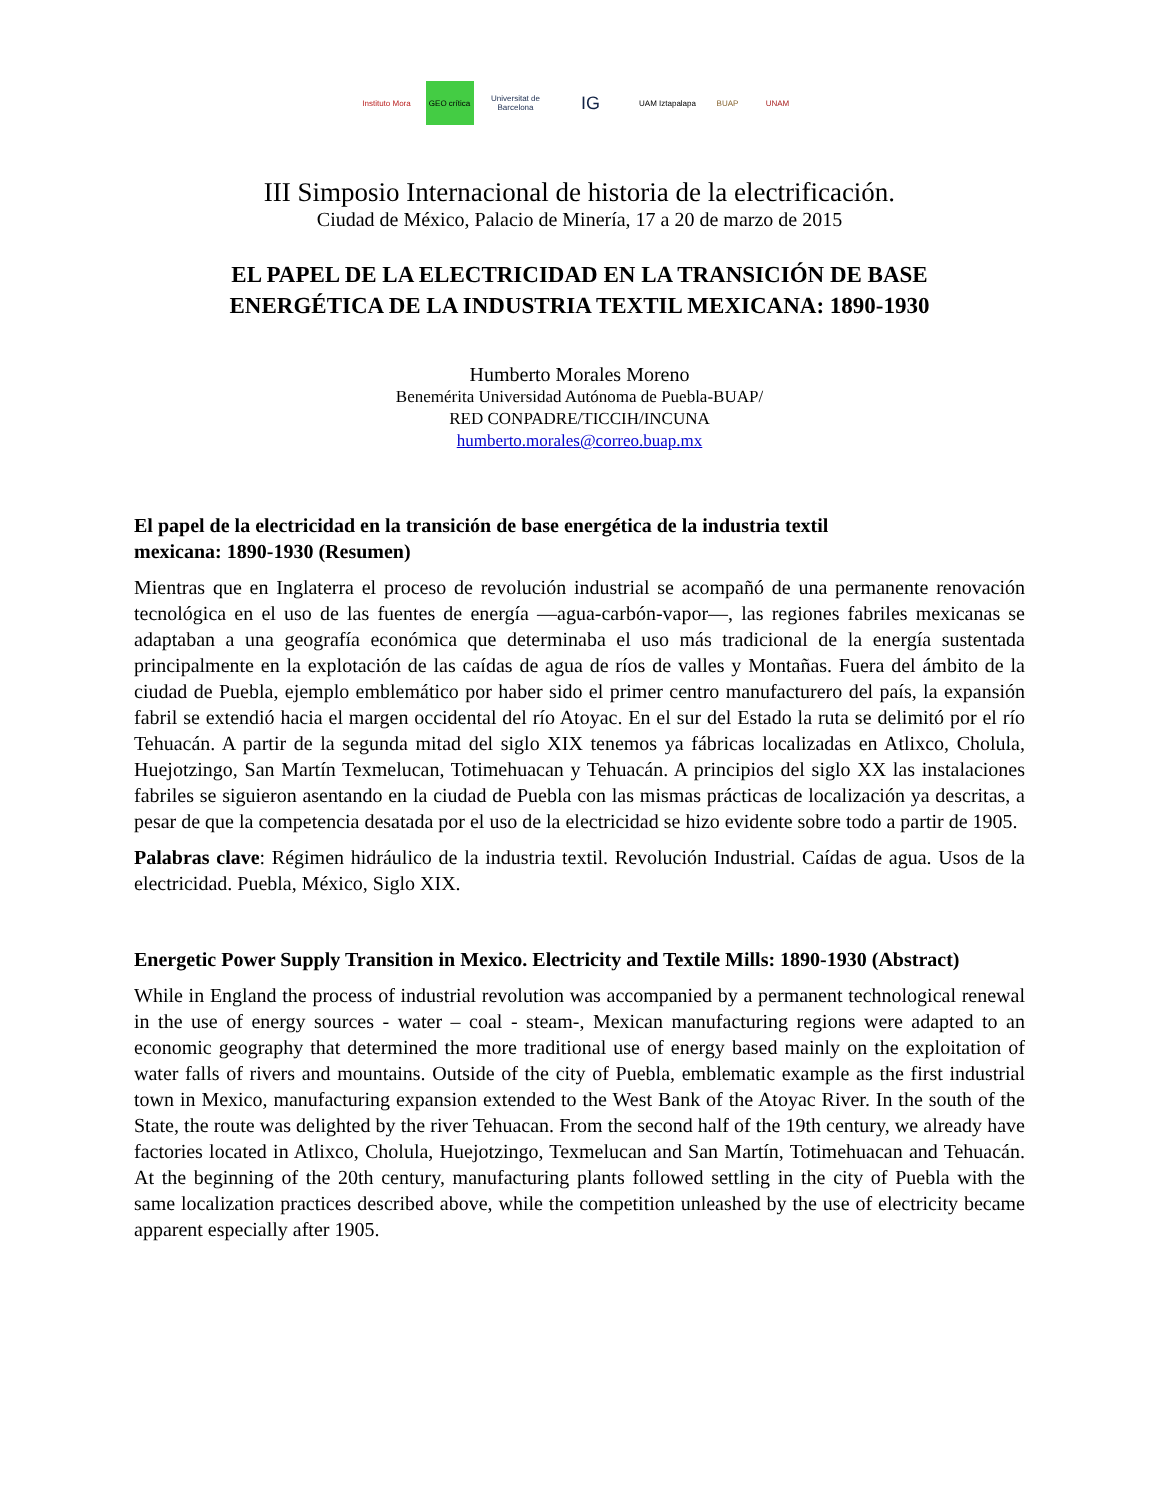Instituto Mora
GEO crítica
Universitat de Barcelona
IG
UAM Iztapalapa
BUAP UNAM
III Simposio Internacional de historia de la electrificación.
Ciudad de México, Palacio de Minería, 17 a 20 de marzo de 2015
EL PAPEL DE LA ELECTRICIDAD EN LA TRANSICIÓN DE BASE
ENERGÉTICA DE LA INDUSTRIA TEXTIL MEXICANA: 1890-1930
Humberto Morales Moreno
Benemérita Universidad Autónoma de Puebla-BUAP/
RED CONPADRE/TICCIH/INCUNA
humberto.morales@correo.buap.mx
El papel de la electricidad en la transición de base energética de la industria textil
mexicana: 1890-1930 (Resumen)
Mientras que en Inglaterra el proceso de revolución industrial se acompañó de una permanente renovación tecnológica en el uso de las fuentes de energía —agua-carbón-vapor—, las regiones fabriles mexicanas se adaptaban a una geografía económica que determinaba el uso más tradicional de la energía sustentada principalmente en la explotación de las caídas de agua de ríos de valles y Montañas. Fuera del ámbito de la ciudad de Puebla, ejemplo emblemático por haber sido el primer centro manufacturero del país, la expansión fabril se extendió hacia el margen occidental del río Atoyac. En el sur del Estado la ruta se delimitó por el río Tehuacán. A partir de la segunda mitad del siglo XIX tenemos ya fábricas localizadas en Atlixco, Cholula, Huejotzingo, San Martín Texmelucan, Totimehuacan y Tehuacán. A principios del siglo XX las instalaciones fabriles se siguieron asentando en la ciudad de Puebla con las mismas prácticas de localización ya descritas, a pesar de que la competencia desatada por el uso de la electricidad se hizo evidente sobre todo a partir de 1905.
Palabras clave: Régimen hidráulico de la industria textil. Revolución Industrial. Caídas de agua. Usos de la electricidad. Puebla, México, Siglo XIX.
Energetic Power Supply Transition in Mexico. Electricity and Textile Mills: 1890-1930 (Abstract)
While in England the process of industrial revolution was accompanied by a permanent technological renewal in the use of energy sources - water – coal - steam-, Mexican manufacturing regions were adapted to an economic geography that determined the more traditional use of energy based mainly on the exploitation of water falls of rivers and mountains. Outside of the city of Puebla, emblematic example as the first industrial town in Mexico, manufacturing expansion extended to the West Bank of the Atoyac River. In the south of the State, the route was delighted by the river Tehuacan. From the second half of the 19th century, we already have factories located in Atlixco, Cholula, Huejotzingo, Texmelucan and San Martín, Totimehuacan and Tehuacán. At the beginning of the 20th century, manufacturing plants followed settling in the city of Puebla with the same localization practices described above, while the competition unleashed by the use of electricity became apparent especially after 1905.